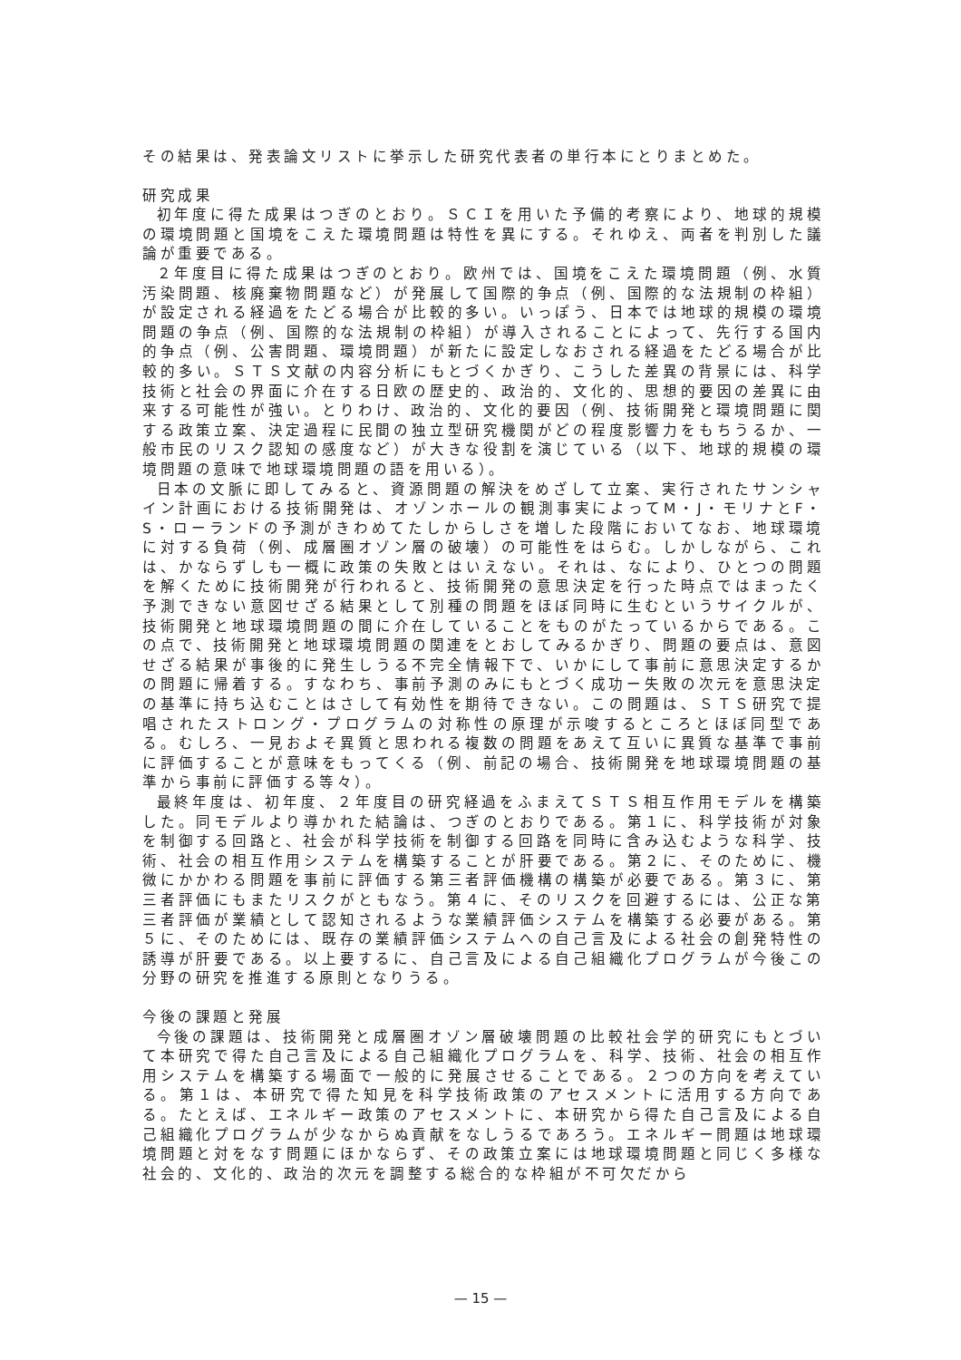その結果は、発表論文リストに挙示した研究代表者の単行本にとりまとめた。
研究成果
初年度に得た成果はつぎのとおり。ＳＣＩを用いた予備的考察により、地球的規模の環境問題と国境をこえた環境問題は特性を異にする。それゆえ、両者を判別した議論が重要である。
２年度目に得た成果はつぎのとおり。欧州では、国境をこえた環境問題（例、水質汚染問題、核廃棄物問題など）が発展して国際的争点（例、国際的な法規制の枠組）が設定される経過をたどる場合が比較的多い。いっぽう、日本では地球的規模の環境問題の争点（例、国際的な法規制の枠組）が導入されることによって、先行する国内的争点（例、公害問題、環境問題）が新たに設定しなおされる経過をたどる場合が比較的多い。ＳＴＳ文献の内容分析にもとづくかぎり、こうした差異の背景には、科学技術と社会の界面に介在する日欧の歴史的、政治的、文化的、思想的要因の差異に由来する可能性が強い。とりわけ、政治的、文化的要因（例、技術開発と環境問題に関する政策立案、決定過程に民間の独立型研究機関がどの程度影響力をもちうるか、一般市民のリスク認知の感度など）が大きな役割を演じている（以下、地球的規模の環境問題の意味で地球環境問題の語を用いる）。
日本の文脈に即してみると、資源問題の解決をめざして立案、実行されたサンシャイン計画における技術開発は、オゾンホールの観測事実によってM・J・モリナとF・S・ローランドの予測がきわめてたしからしさを増した段階においてなお、地球環境に対する負荷（例、成層圏オゾン層の破壊）の可能性をはらむ。しかしながら、これは、かならずしも一概に政策の失敗とはいえない。それは、なにより、ひとつの問題を解くために技術開発が行われると、技術開発の意思決定を行った時点ではまったく予測できない意図せざる結果として別種の問題をほぼ同時に生むというサイクルが、技術開発と地球環境問題の間に介在していることをものがたっているからである。この点で、技術開発と地球環境問題の関連をとおしてみるかぎり、問題の要点は、意図せざる結果が事後的に発生しうる不完全情報下で、いかにして事前に意思決定するかの問題に帰着する。すなわち、事前予測のみにもとづく成功ー失敗の次元を意思決定の基準に持ち込むことはさして有効性を期待できない。この問題は、ＳＴＳ研究で提唱されたストロング・プログラムの対称性の原理が示唆するところとほぼ同型である。むしろ、一見およそ異質と思われる複数の問題をあえて互いに異質な基準で事前に評価することが意味をもってくる（例、前記の場合、技術開発を地球環境問題の基準から事前に評価する等々）。
最終年度は、初年度、２年度目の研究経過をふまえてＳＴＳ相互作用モデルを構築した。同モデルより導かれた結論は、つぎのとおりである。第１に、科学技術が対象を制御する回路と、社会が科学技術を制御する回路を同時に含み込むような科学、技術、社会の相互作用システムを構築することが肝要である。第２に、そのために、機微にかかわる問題を事前に評価する第三者評価機構の構築が必要である。第３に、第三者評価にもまたリスクがともなう。第４に、そのリスクを回避するには、公正な第三者評価が業績として認知されるような業績評価システムを構築する必要がある。第５に、そのためには、既存の業績評価システムへの自己言及による社会の創発特性の誘導が肝要である。以上要するに、自己言及による自己組織化プログラムが今後この分野の研究を推進する原則となりうる。
今後の課題と発展
今後の課題は、技術開発と成層圏オゾン層破壊問題の比較社会学的研究にもとづいて本研究で得た自己言及による自己組織化プログラムを、科学、技術、社会の相互作用システムを構築する場面で一般的に発展させることである。２つの方向を考えている。第１は、本研究で得た知見を科学技術政策のアセスメントに活用する方向である。たとえば、エネルギー政策のアセスメントに、本研究から得た自己言及による自己組織化プログラムが少なからぬ貢献をなしうるであろう。エネルギー問題は地球環境問題と対をなす問題にほかならず、その政策立案には地球環境問題と同じく多様な社会的、文化的、政治的次元を調整する総合的な枠組が不可欠だから
— 15 —